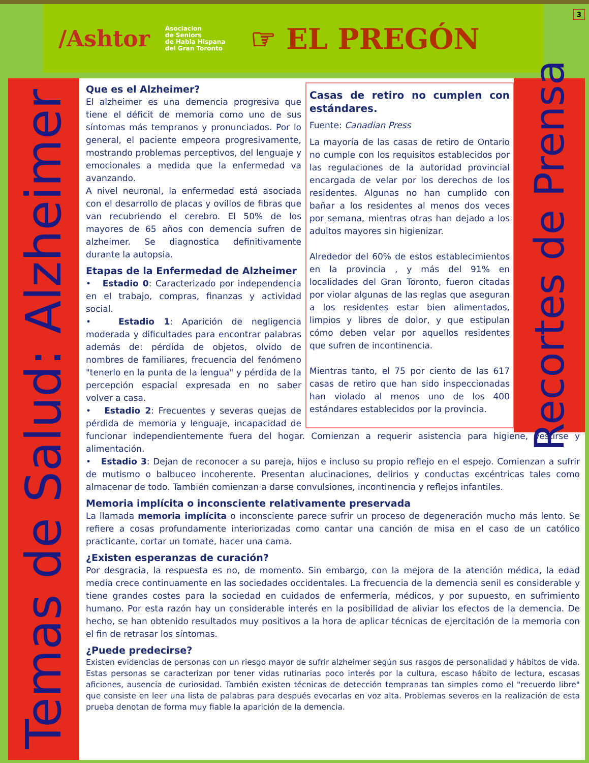/Ashtor
Asociacion
de Seniors
de Habla Hispana
del Gran Toronto
☞ EL PREGÓN
3
Temas de Salud: Alzheimer
Recortes de Prensa
Casas de retiro no cumplen con estándares.
Fuente: Canadian Press
La mayoría de las casas de retiro de Ontario no cumple con los requisitos establecidos por las regulaciones de la autoridad provincial encargada de velar por los derechos de los residentes. Algunas no han cumplido con bañar a los residentes al menos dos veces por semana, mientras otras han dejado a los adultos mayores sin higienizar.
Alrededor del 60% de estos establecimientos en la provincia , y más del 91% en localidades del Gran Toronto, fueron citadas por violar algunas de las reglas que aseguran a los residentes estar bien alimentados, limpios y libres de dolor, y que estipulan cómo deben velar por aquellos residentes que sufren de incontinencia.
Mientras tanto, el 75 por ciento de las 617 casas de retiro que han sido inspeccionadas han violado al menos uno de los 400 estándares establecidos por la provincia.
Que es el Alzheimer?
El alzheimer es una demencia progresiva que tiene el déficit de memoria como uno de sus síntomas más tempranos y pronunciados. Por lo general, el paciente empeora progresivamente, mostrando problemas perceptivos, del lenguaje y emocionales a medida que la enfermedad va avanzando.
A nivel neuronal, la enfermedad está asociada con el desarrollo de placas y ovillos de fibras que van recubriendo el cerebro. El 50% de los mayores de 65 años con demencia sufren de alzheimer. Se diagnostica definitivamente durante la autopsia.
Etapas de la Enfermedad de Alzheimer
• Estadio 0: Caracterizado por independencia en el trabajo, compras, finanzas y actividad social.
• Estadio 1: Aparición de negligencia moderada y dificultades para encontrar palabras además de: pérdida de objetos, olvido de nombres de familiares, frecuencia del fenómeno "tenerlo en la punta de la lengua" y pérdida de la percepción espacial expresada en no saber volver a casa.
• Estadio 2: Frecuentes y severas quejas de pérdida de memoria y lenguaje, incapacidad de funcionar independientemente fuera del hogar. Comienzan a requerir asistencia para higiene, vestirse y alimentación.
• Estadio 3: Dejan de reconocer a su pareja, hijos e incluso su propio reflejo en el espejo. Comienzan a sufrir de mutismo o balbuceo incoherente. Presentan alucinaciones, delirios y conductas excéntricas tales como almacenar de todo. También comienzan a darse convulsiones, incontinencia y reflejos infantiles.
Memoria implícita o inconsciente relativamente preservada
La llamada memoria implícita o inconsciente parece sufrir un proceso de degeneración mucho más lento. Se refiere a cosas profundamente interiorizadas como cantar una canción de misa en el caso de un católico practicante, cortar un tomate, hacer una cama.
¿Existen esperanzas de curación?
Por desgracia, la respuesta es no, de momento. Sin embargo, con la mejora de la atención médica, la edad media crece continuamente en las sociedades occidentales. La frecuencia de la demencia senil es considerable y tiene grandes costes para la sociedad en cuidados de enfermería, médicos, y por supuesto, en sufrimiento humano. Por esta razón hay un considerable interés en la posibilidad de aliviar los efectos de la demencia. De hecho, se han obtenido resultados muy positivos a la hora de aplicar técnicas de ejercitación de la memoria con el fin de retrasar los síntomas.
¿Puede predecirse?
Existen evidencias de personas con un riesgo mayor de sufrir alzheimer según sus rasgos de personalidad y hábitos de vida. Estas personas se caracterizan por tener vidas rutinarias poco interés por la cultura, escaso hábito de lectura, escasas aficiones, ausencia de curiosidad. También existen técnicas de detección tempranas tan simples como el "recuerdo libre" que consiste en leer una lista de palabras para después evocarlas en voz alta. Problemas severos en la realización de esta prueba denotan de forma muy fiable la aparición de la demencia.